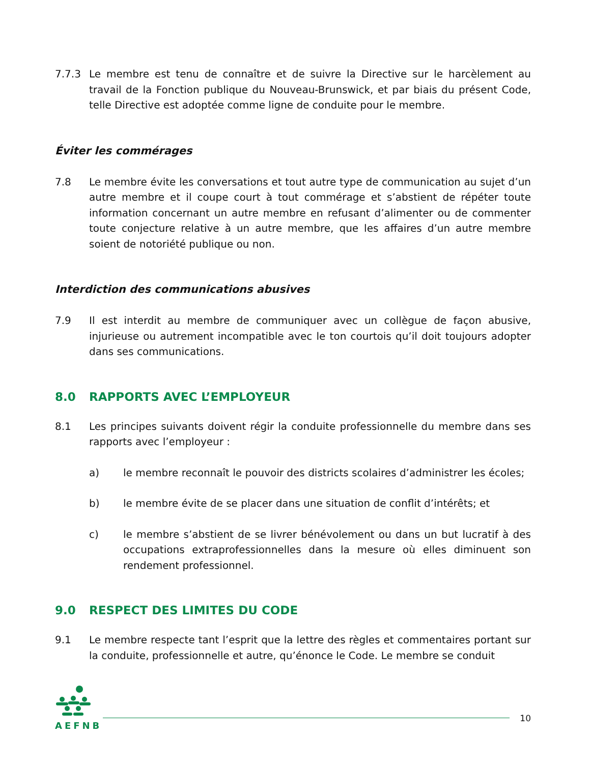7.7.3 Le membre est tenu de connaître et de suivre la Directive sur le harcèlement au travail de la Fonction publique du Nouveau-Brunswick, et par biais du présent Code, telle Directive est adoptée comme ligne de conduite pour le membre.
Éviter les commérages
7.8 Le membre évite les conversations et tout autre type de communication au sujet d’un autre membre et il coupe court à tout commérage et s’abstient de répéter toute information concernant un autre membre en refusant d’alimenter ou de commenter toute conjecture relative à un autre membre, que les affaires d’un autre membre soient de notoriété publique ou non.
Interdiction des communications abusives
7.9 Il est interdit au membre de communiquer avec un collègue de façon abusive, injurieuse ou autrement incompatible avec le ton courtois qu’il doit toujours adopter dans ses communications.
8.0 RAPPORTS AVEC L’EMPLOYEUR
8.1 Les principes suivants doivent régir la conduite professionnelle du membre dans ses rapports avec l’employeur :
a) le membre reconnaît le pouvoir des districts scolaires d’administrer les écoles;
b) le membre évite de se placer dans une situation de conflit d’intérêts; et
c) le membre s’abstient de se livrer bénévolement ou dans un but lucratif à des occupations extraprofessionnelles dans la mesure où elles diminuent son rendement professionnel.
9.0 RESPECT DES LIMITES DU CODE
9.1 Le membre respecte tant l’esprit que la lettre des règles et commentaires portant sur la conduite, professionnelle et autre, qu’énonce le Code. Le membre se conduit
AEFNB
10